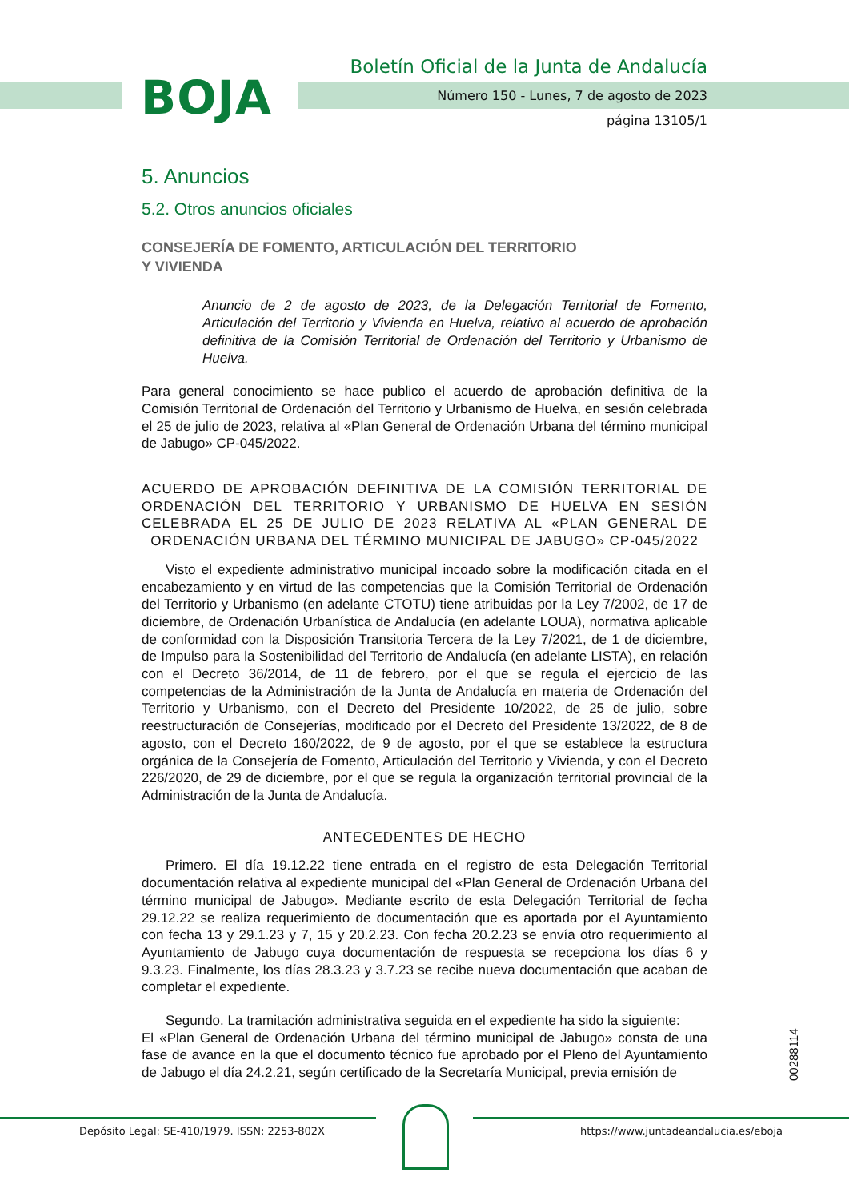BOJA
Boletín Oficial de la Junta de Andalucía
Número 150 - Lunes, 7 de agosto de 2023
página 13105/1
5. Anuncios
5.2. Otros anuncios oficiales
CONSEJERÍA DE FOMENTO, ARTICULACIÓN DEL TERRITORIO
Y VIVIENDA
Anuncio de 2 de agosto de 2023, de la Delegación Territorial de Fomento, Articulación del Territorio y Vivienda en Huelva, relativo al acuerdo de aprobación definitiva de la Comisión Territorial de Ordenación del Territorio y Urbanismo de Huelva.
Para general conocimiento se hace publico el acuerdo de aprobación definitiva de la Comisión Territorial de Ordenación del Territorio y Urbanismo de Huelva, en sesión celebrada el 25 de julio de 2023, relativa al «Plan General de Ordenación Urbana del término municipal de Jabugo» CP-045/2022.
ACUERDO DE APROBACIÓN DEFINITIVA DE LA COMISIÓN TERRITORIAL DE ORDENACIÓN DEL TERRITORIO Y URBANISMO DE HUELVA EN SESIÓN CELEBRADA EL 25 DE JULIO DE 2023 RELATIVA AL «PLAN GENERAL DE ORDENACIÓN URBANA DEL TÉRMINO MUNICIPAL DE JABUGO» CP-045/2022
Visto el expediente administrativo municipal incoado sobre la modificación citada en el encabezamiento y en virtud de las competencias que la Comisión Territorial de Ordenación del Territorio y Urbanismo (en adelante CTOTU) tiene atribuidas por la Ley 7/2002, de 17 de diciembre, de Ordenación Urbanística de Andalucía (en adelante LOUA), normativa aplicable de conformidad con la Disposición Transitoria Tercera de la Ley 7/2021, de 1 de diciembre, de Impulso para la Sostenibilidad del Territorio de Andalucía (en adelante LISTA), en relación con el Decreto 36/2014, de 11 de febrero, por el que se regula el ejercicio de las competencias de la Administración de la Junta de Andalucía en materia de Ordenación del Territorio y Urbanismo, con el Decreto del Presidente 10/2022, de 25 de julio, sobre reestructuración de Consejerías, modificado por el Decreto del Presidente 13/2022, de 8 de agosto, con el Decreto 160/2022, de 9 de agosto, por el que se establece la estructura orgánica de la Consejería de Fomento, Articulación del Territorio y Vivienda, y con el Decreto 226/2020, de 29 de diciembre, por el que se regula la organización territorial provincial de la Administración de la Junta de Andalucía.
ANTECEDENTES DE HECHO
Primero. El día 19.12.22 tiene entrada en el registro de esta Delegación Territorial documentación relativa al expediente municipal del «Plan General de Ordenación Urbana del término municipal de Jabugo». Mediante escrito de esta Delegación Territorial de fecha 29.12.22 se realiza requerimiento de documentación que es aportada por el Ayuntamiento con fecha 13 y 29.1.23 y 7, 15 y 20.2.23. Con fecha 20.2.23 se envía otro requerimiento al Ayuntamiento de Jabugo cuya documentación de respuesta se recepciona los días 6 y 9.3.23. Finalmente, los días 28.3.23 y 3.7.23 se recibe nueva documentación que acaban de completar el expediente.
Segundo. La tramitación administrativa seguida en el expediente ha sido la siguiente:
El «Plan General de Ordenación Urbana del término municipal de Jabugo» consta de una fase de avance en la que el documento técnico fue aprobado por el Pleno del Ayuntamiento de Jabugo el día 24.2.21, según certificado de la Secretaría Municipal, previa emisión de
00288114
Depósito Legal: SE-410/1979. ISSN: 2253-802X https://www.juntadeandalucia.es/eboja